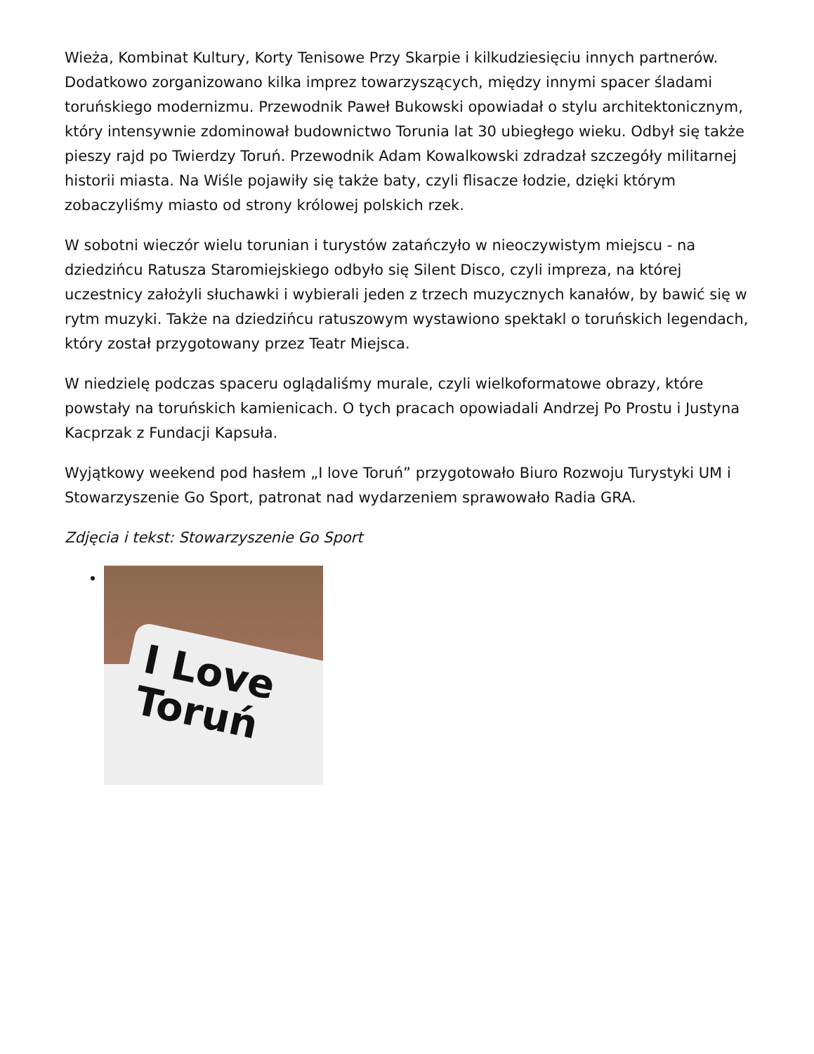Wieża, Kombinat Kultury, Korty Tenisowe Przy Skarpie i kilkudziesięciu innych partnerów. Dodatkowo zorganizowano kilka imprez towarzyszących, między innymi spacer śladami toruńskiego modernizmu. Przewodnik Paweł Bukowski opowiadał o stylu architektonicznym, który intensywnie zdominował budownictwo Torunia lat 30 ubiegłego wieku. Odbył się także pieszy rajd po Twierdzy Toruń. Przewodnik Adam Kowalkowski zdradzał szczegóły militarnej historii miasta. Na Wiśle pojawiły się także baty, czyli flisacze łodzie, dzięki którym zobaczyliśmy miasto od strony królowej polskich rzek.
W sobotni wieczór wielu torunian i turystów zatańczyło w nieoczywistym miejscu - na dziedzińcu Ratusza Staromiejskiego odbyło się Silent Disco, czyli impreza, na której uczestnicy założyli słuchawki i wybierali jeden z trzech muzycznych kanałów, by bawić się w rytm muzyki. Także na dziedzińcu ratuszowym wystawiono spektakl o toruńskich legendach, który został przygotowany przez Teatr Miejsca.
W niedzielę podczas spaceru oglądaliśmy murale, czyli wielkoformatowe obrazy, które powstały na toruńskich kamienicach. O tych pracach opowiadali Andrzej Po Prostu i Justyna Kacprzak z Fundacji Kapsuła.
Wyjątkowy weekend pod hasłem „I love Toruń” przygotowało Biuro Rozwoju Turystyki UM i Stowarzyszenie Go Sport, patronat nad wydarzeniem sprawowało Radia GRA.
Zdjęcia i tekst: Stowarzyszenie Go Sport
I Love
Toruń